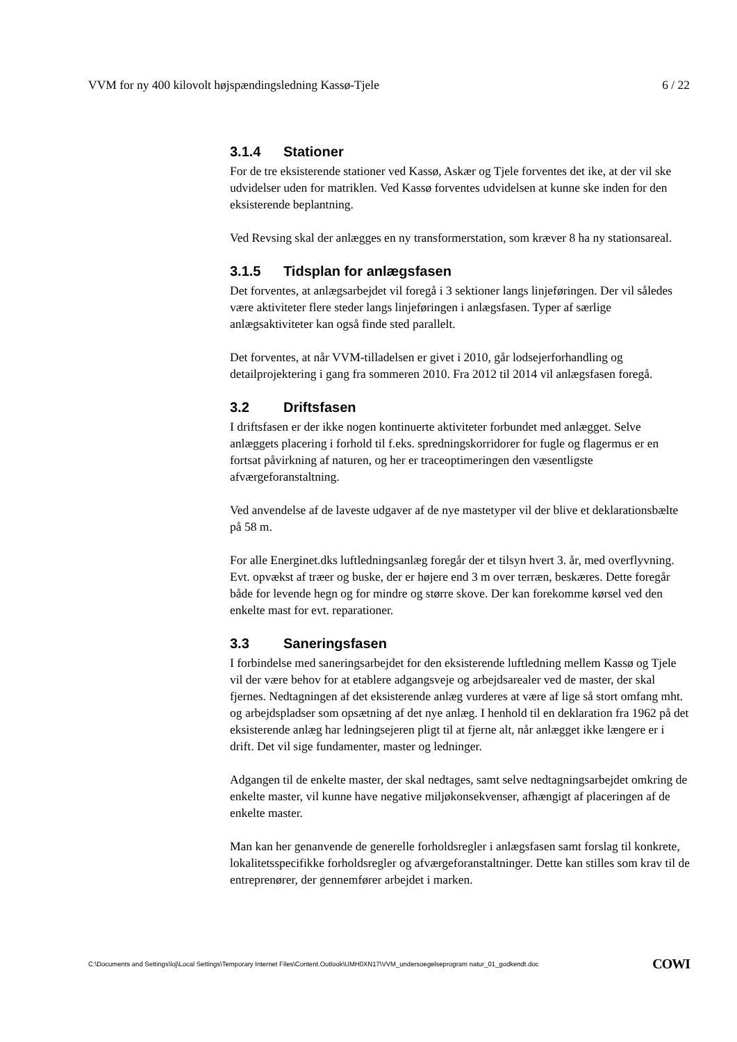VVM for ny 400 kilovolt højspændingsledning Kassø-Tjele 6 / 22
3.1.4 Stationer
For de tre eksisterende stationer ved Kassø, Askær og Tjele forventes det ike, at der vil ske udvidelser uden for matriklen. Ved Kassø forventes udvidelsen at kunne ske inden for den eksisterende beplantning.
Ved Revsing skal der anlægges en ny transformerstation, som kræver 8 ha ny stationsareal.
3.1.5 Tidsplan for anlægsfasen
Det forventes, at anlægsarbejdet vil foregå i 3 sektioner langs linjeføringen. Der vil således være aktiviteter flere steder langs linjeføringen i anlægsfasen. Typer af særlige anlægsaktiviteter kan også finde sted parallelt.
Det forventes, at når VVM-tilladelsen er givet i 2010, går lodsejerforhandling og detailprojektering i gang fra sommeren 2010. Fra 2012 til 2014 vil anlægsfasen foregå.
3.2 Driftsfasen
I driftsfasen er der ikke nogen kontinuerte aktiviteter forbundet med anlægget. Selve anlæggets placering i forhold til f.eks. spredningskorridorer for fugle og flagermus er en fortsat påvirkning af naturen, og her er traceoptimeringen den væsentligste afværgeforanstaltning.
Ved anvendelse af de laveste udgaver af de nye mastetyper vil der blive et deklarationsbælte på 58 m.
For alle Energinet.dks luftledningsanlæg foregår der et tilsyn hvert 3. år, med overflyvning. Evt. opvækst af træer og buske, der er højere end 3 m over terræn, beskæres. Dette foregår både for levende hegn og for mindre og større skove. Der kan forekomme kørsel ved den enkelte mast for evt. reparationer.
3.3 Saneringsfasen
I forbindelse med saneringsarbejdet for den eksisterende luftledning mellem Kassø og Tjele vil der være behov for at etablere adgangsveje og arbejdsarealer ved de master, der skal fjernes. Nedtagningen af det eksisterende anlæg vurderes at være af lige så stort omfang mht. og arbejdspladser som opsætning af det nye anlæg. I henhold til en deklaration fra 1962 på det eksisterende anlæg har ledningsejeren pligt til at fjerne alt, når anlægget ikke længere er i drift. Det vil sige fundamenter, master og ledninger.
Adgangen til de enkelte master, der skal nedtages, samt selve nedtagningsarbejdet omkring de enkelte master, vil kunne have negative miljøkonsekvenser, afhængigt af placeringen af de enkelte master.
Man kan her genanvende de generelle forholdsregler i anlægsfasen samt forslag til konkrete, lokalitetsspecifikke forholdsregler og afværgeforanstaltninger. Dette kan stilles som krav til de entreprenører, der gennemfører arbejdet i marken.
C:\Documents and Settings\loj\Local Settings\Temporary Internet Files\Content.Outlook\UMH0XN17\VVM_undersoegelseprogram natur_01_godkendt.doc COWI